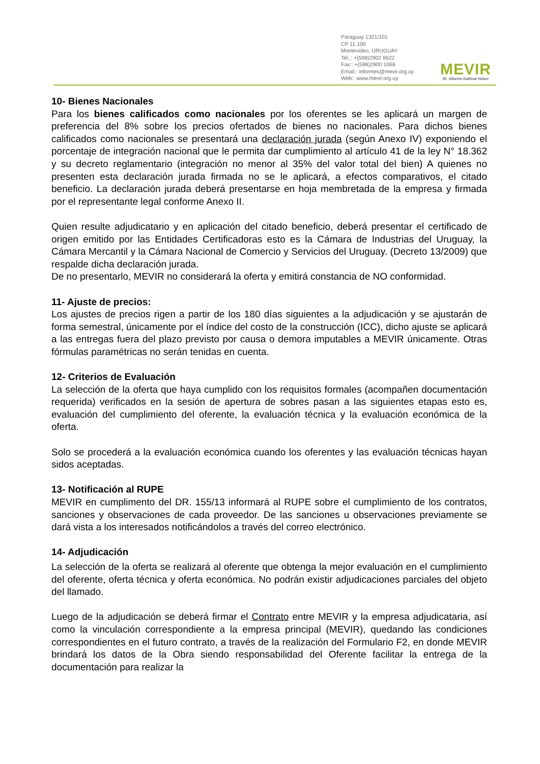Paraguay 1321/101
CP 11.100
Montevideo, URUGUAY
Tel.:: +(598)2902 6622
Fax:: +(598)2900 1068
Email:: informes@mevir.org.uy
Web:: www.mevir.org.uy
MEVIR
Dr. Alberto Gallinal Heber
10- Bienes Nacionales
Para los bienes calificados como nacionales por los oferentes se les aplicará un margen de preferencia del 8% sobre los precios ofertados de bienes no nacionales. Para dichos bienes calificados como nacionales se presentará una declaración jurada (según Anexo IV) exponiendo el porcentaje de integración nacional que le permita dar cumplimiento al artículo 41 de la ley N° 18.362 y su decreto reglamentario (integración no menor al 35% del valor total del bien) A quienes no presenten esta declaración jurada firmada no se le aplicará, a efectos comparativos, el citado beneficio. La declaración jurada deberá presentarse en hoja membretada de la empresa y firmada por el representante legal conforme Anexo II.
Quien resulte adjudicatario y en aplicación del citado beneficio, deberá presentar el certificado de origen emitido por las Entidades Certificadoras esto es la Cámara de Industrias del Uruguay, la Cámara Mercantil y la Cámara Nacional de Comercio y Servicios del Uruguay. (Decreto 13/2009) que respalde dicha declaración jurada.
De no presentarlo, MEVIR no considerará la oferta y emitirá constancia de NO conformidad.
11- Ajuste de precios:
Los ajustes de precios rigen a partir de los 180 días siguientes a la adjudicación y se ajustarán de forma semestral, únicamente por el índice del costo de la construcción (ICC), dicho ajuste se aplicará a las entregas fuera del plazo previsto por causa o demora imputables a MEVIR únicamente. Otras fórmulas paramétricas no serán tenidas en cuenta.
12- Criterios de Evaluación
La selección de la oferta que haya cumplido con los requisitos formales (acompañen documentación requerida) verificados en la sesión de apertura de sobres pasan a las siguientes etapas esto es, evaluación del cumplimiento del oferente, la evaluación técnica y la evaluación económica de la oferta.
Solo se procederá a la evaluación económica cuando los oferentes y las evaluación técnicas hayan sidos aceptadas.
13- Notificación al RUPE
MEVIR en cumplimento del DR. 155/13 informará al RUPE sobre el cumplimiento de los contratos, sanciones y observaciones de cada proveedor. De las sanciones u observaciones previamente se dará vista a los interesados notificándolos a través del correo electrónico.
14- Adjudicación
La selección de la oferta se realizará al oferente que obtenga la mejor evaluación en el cumplimiento del oferente, oferta técnica y oferta económica. No podrán existir adjudicaciones parciales del objeto del llamado.
Luego de la adjudicación se deberá firmar el Contrato entre MEVIR y la empresa adjudicataria, así como la vinculación correspondiente a la empresa principal (MEVIR), quedando las condiciones correspondientes en el futuro contrato, a través de la realización del Formulario F2, en donde MEVIR brindará los datos de la Obra siendo responsabilidad del Oferente facilitar la entrega de la documentación para realizar la